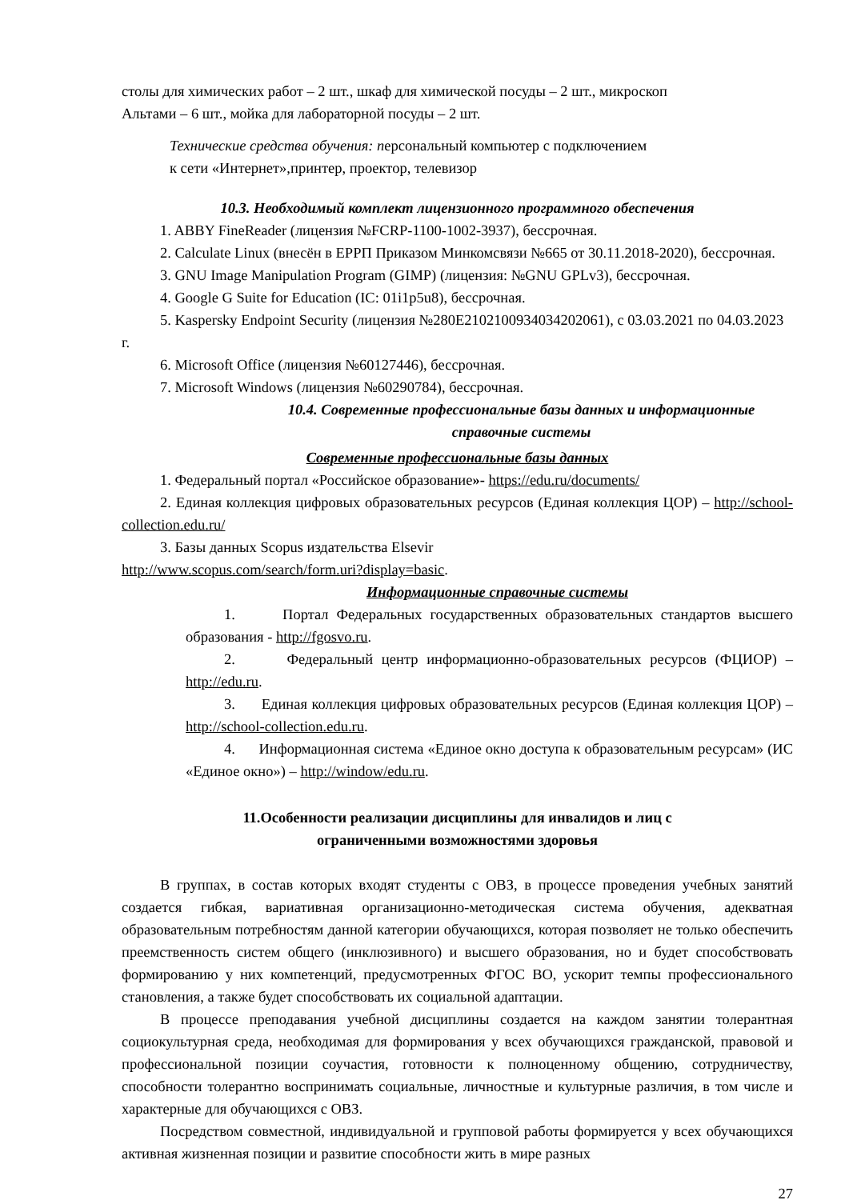столы для химических работ – 2 шт., шкаф для химической посуды – 2 шт., микроскоп
Альтами – 6 шт., мойка для лабораторной посуды – 2 шт.
Технические средства обучения: персональный компьютер с подключением
к сети «Интернет»,принтер, проектор, телевизор
10.3. Необходимый комплект лицензионного программного обеспечения
1. ABBY FineReader (лицензия №FCRP-1100-1002-3937), бессрочная.
2. Calculate Linux (внесён в ЕРРП Приказом Минкомсвязи №665 от 30.11.2018-2020), бессрочная.
3. GNU Image Manipulation Program (GIMP) (лицензия: №GNU GPLv3), бессрочная.
4. Google G Suite for Education (IC: 01i1p5u8), бессрочная.
5. Kaspersky Endpoint Security (лицензия №280E2102100934034202061), с 03.03.2021 по 04.03.2023 г.
6. Microsoft Office (лицензия №60127446), бессрочная.
7. Microsoft Windows (лицензия №60290784), бессрочная.
10.4. Современные профессиональные базы данных и информационные справочные системы
Современные профессиональные базы данных
1. Федеральный портал «Российское образование»- https://edu.ru/documents/
2. Единая коллекция цифровых образовательных ресурсов (Единая коллекция ЦОР) – http://school-collection.edu.ru/
3. Базы данных Scopus издательства Elsevir
http://www.scopus.com/search/form.uri?display=basic.
Информационные справочные системы
1. Портал Федеральных государственных образовательных стандартов высшего образования - http://fgosvo.ru.
2. Федеральный центр информационно-образовательных ресурсов (ФЦИОР) –http://edu.ru.
3. Единая коллекция цифровых образовательных ресурсов (Единая коллекция ЦОР) – http://school-collection.edu.ru.
4. Информационная система «Единое окно доступа к образовательным ресурсам» (ИС «Единое окно») – http://window/edu.ru.
11.Особенности реализации дисциплины для инвалидов и лиц с
ограниченными возможностями здоровья
В группах, в состав которых входят студенты с ОВЗ, в процессе проведения учебных занятий создается гибкая, вариативная организационно-методическая система обучения, адекватная образовательным потребностям данной категории обучающихся, которая позволяет не только обеспечить преемственность систем общего (инклюзивного) и высшего образования, но и будет способствовать формированию у них компетенций, предусмотренных ФГОС ВО, ускорит темпы профессионального становления, а также будет способствовать их социальной адаптации.
В процессе преподавания учебной дисциплины создается на каждом занятии толерантная социокультурная среда, необходимая для формирования у всех обучающихся гражданской, правовой и профессиональной позиции соучастия, готовности к полноценному общению, сотрудничеству, способности толерантно воспринимать социальные, личностные и культурные различия, в том числе и характерные для обучающихся с ОВЗ.
Посредством совместной, индивидуальной и групповой работы формируется у всех обучающихся активная жизненная позиции и развитие способности жить в мире разных
27